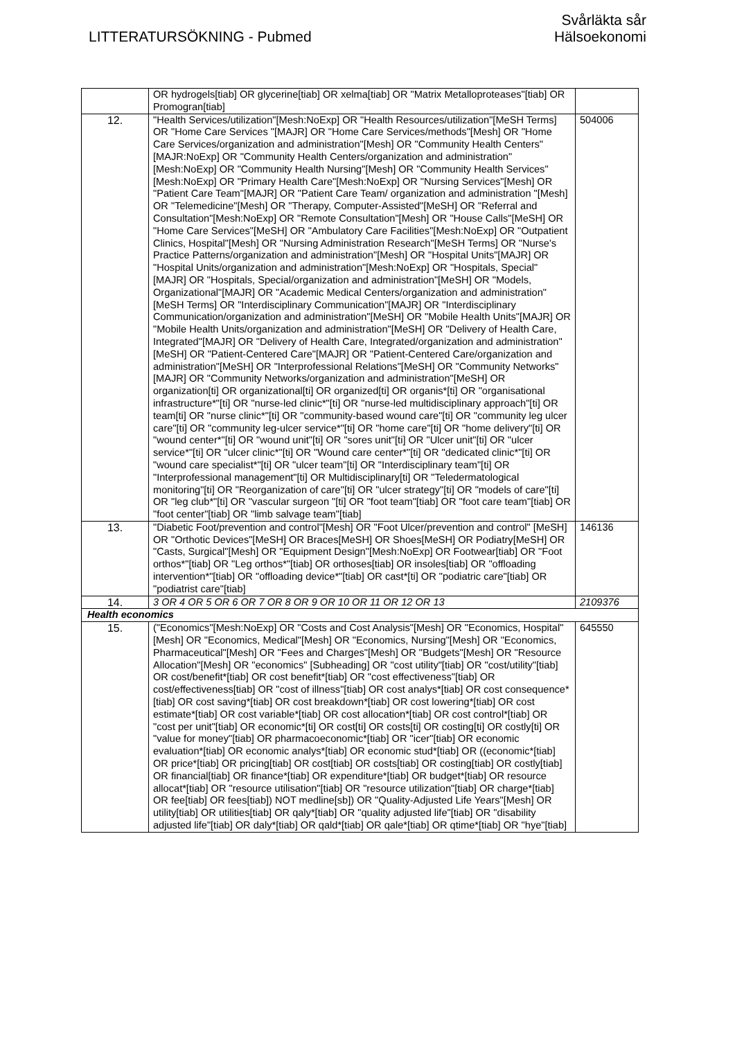LITTERATURSÖKNING - Pubmed
Svårläkta sår
Hälsoekonomi
| | OR hydrogels[tiab] OR glycerine[tiab] OR xelma[tiab] OR "Matrix Metalloproteases"[tiab] OR Promogran[tiab] | |
| 12. | "Health Services/utilization"[Mesh:NoExp] OR "Health Resources/utilization"[MeSH Terms] OR "Home Care Services "[MAJR] OR "Home Care Services/methods"[Mesh] OR "Home Care Services/organization and administration"[Mesh] OR "Community Health Centers"[MAJR:NoExp] OR "Community Health Centers/organization and administration"[Mesh:NoExp] OR "Community Health Nursing"[Mesh] OR "Community Health Services"[Mesh:NoExp] OR "Primary Health Care"[Mesh:NoExp] OR "Nursing Services"[Mesh] OR "Patient Care Team"[MAJR] OR "Patient Care Team/ organization and administration "[Mesh] OR "Telemedicine"[Mesh] OR "Therapy, Computer-Assisted"[MeSH] OR "Referral and Consultation"[Mesh:NoExp] OR "Remote Consultation"[Mesh] OR "House Calls"[MeSH] OR "Home Care Services"[MeSH] OR "Ambulatory Care Facilities"[Mesh:NoExp] OR "Outpatient Clinics, Hospital"[Mesh] OR "Nursing Administration Research"[MeSH Terms] OR "Nurse's Practice Patterns/organization and administration"[Mesh] OR "Hospital Units"[MAJR] OR "Hospital Units/organization and administration"[Mesh:NoExp] OR "Hospitals, Special"[MAJR] OR "Hospitals, Special/organization and administration"[MeSH] OR "Models, Organizational"[MAJR] OR "Academic Medical Centers/organization and administration"[MeSH Terms] OR "Interdisciplinary Communication"[MAJR] OR "Interdisciplinary Communication/organization and administration"[MeSH] OR "Mobile Health Units"[MAJR] OR "Mobile Health Units/organization and administration"[MeSH] OR "Delivery of Health Care, Integrated"[MAJR] OR "Delivery of Health Care, Integrated/organization and administration"[MeSH] OR "Patient-Centered Care"[MAJR] OR "Patient-Centered Care/organization and administration"[MeSH] OR "Interprofessional Relations"[MeSH] OR "Community Networks"[MAJR] OR "Community Networks/organization and administration"[MeSH] OR organization[ti] OR organizational[ti] OR organized[ti] OR organis*[ti] OR "organisational infrastructure*"[ti] OR "nurse-led clinic*"[ti] OR "nurse-led multidisciplinary approach"[ti] OR team[ti] OR "nurse clinic*"[ti] OR "community-based wound care"[ti] OR "community leg ulcer care"[ti] OR "community leg-ulcer service*"[ti] OR "home care"[ti] OR "home delivery"[ti] OR "wound center*"[ti] OR "wound unit"[ti] OR "sores unit"[ti] OR "Ulcer unit"[ti] OR "ulcer service*"[ti] OR "ulcer clinic*"[ti] OR "Wound care center*"[ti] OR "dedicated clinic*"[ti] OR "wound care specialist*"[ti] OR "ulcer team"[ti] OR "Interdisciplinary team"[ti] OR "Interprofessional management"[ti] OR Multidisciplinary[ti] OR "Teledermatological monitoring"[ti] OR "Reorganization of care"[ti] OR "ulcer strategy"[ti] OR "models of care"[ti] OR "leg club*"[ti] OR "vascular surgeon "[ti] OR "foot team"[tiab] OR "foot care team"[tiab] OR "foot center"[tiab] OR "limb salvage team"[tiab] | 504006 |
| 13. | "Diabetic Foot/prevention and control"[Mesh] OR "Foot Ulcer/prevention and control" [MeSH] OR "Orthotic Devices"[MeSH] OR Braces[MeSH] OR Shoes[MeSH] OR Podiatry[MeSH] OR "Casts, Surgical"[Mesh] OR "Equipment Design"[Mesh:NoExp] OR Footwear[tiab] OR "Foot orthos*"[tiab] OR "Leg orthos*"[tiab] OR orthoses[tiab] OR insoles[tiab] OR "offloading intervention*"[tiab] OR "offloading device*"[tiab] OR cast*[ti] OR "podiatric care"[tiab] OR "podiatrist care"[tiab] | 146136 |
| 14. | 3 OR 4 OR 5 OR 6 OR 7 OR 8 OR 9 OR 10 OR 11 OR 12 OR 13 | 2109376 |
| Health economics | | |
| 15. | ("Economics"[Mesh:NoExp] OR "Costs and Cost Analysis"[Mesh] OR "Economics, Hospital"[Mesh] OR "Economics, Medical"[Mesh] OR "Economics, Nursing"[Mesh] OR "Economics, Pharmaceutical"[Mesh] OR "Fees and Charges"[Mesh] OR "Budgets"[Mesh] OR "Resource Allocation"[Mesh] OR "economics" [Subheading] OR "cost utility"[tiab] OR "cost/utility"[tiab] OR cost/benefit*[tiab] OR cost benefit*[tiab] OR "cost effectiveness"[tiab] OR cost/effectiveness[tiab] OR "cost of illness"[tiab] OR cost analys*[tiab] OR cost consequence*[tiab] OR cost saving*[tiab] OR cost breakdown*[tiab] OR cost lowering*[tiab] OR cost estimate*[tiab] OR cost variable*[tiab] OR cost allocation*[tiab] OR cost control*[tiab] OR "cost per unit"[tiab] OR economic*[ti] OR cost[ti] OR costs[ti] OR costing[ti] OR costly[ti] OR "value for money"[tiab] OR pharmacoeconomic*[tiab] OR "icer"[tiab] OR economic evaluation*[tiab] OR economic analys*[tiab] OR economic stud*[tiab] OR ((economic*[tiab] OR price*[tiab] OR pricing[tiab] OR cost[tiab] OR costs[tiab] OR costing[tiab] OR costly[tiab] OR financial[tiab] OR finance*[tiab] OR expenditure*[tiab] OR budget*[tiab] OR resource allocat*[tiab] OR "resource utilisation"[tiab] OR "resource utilization"[tiab] OR charge*[tiab] OR fee[tiab] OR fees[tiab]) NOT medline[sb]) OR "Quality-Adjusted Life Years"[Mesh] OR utility[tiab] OR utilities[tiab] OR qaly*[tiab] OR "quality adjusted life"[tiab] OR "disability adjusted life"[tiab] OR daly*[tiab] OR qald*[tiab] OR qale*[tiab] OR qtime*[tiab] OR "hye"[tiab] | 645550 |